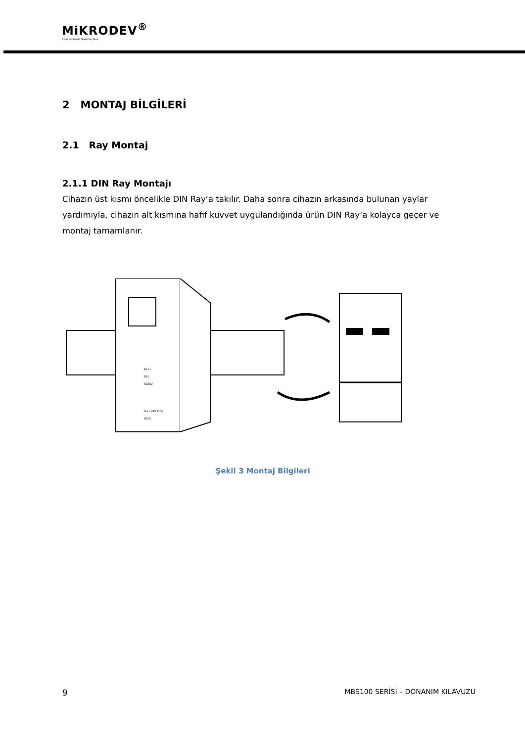MiKRODEV<sup>®</sup>
Akıllı Kontrolde Teknoloji Devi
2 MONTAJ BİLGİLERİ
2.1 Ray Montaj
2.1.1 DIN Ray Montajı
Cihazın üst kısmı öncelikle DIN Ray‘a takılır. Daha sonra cihazın arkasında bulunan yaylar yardımıyla, cihazın alt kısmına hafif kuvvet uygulandığında ürün DIN Ray’a kolayca geçer ve montaj tamamlanır.
A(+)
B(-)
SGND
V+ (24V DC)
GND
Şekil 3 Montaj Bilgileri
9 MBS100 SERİSİ – DONANIM KILAVUZU